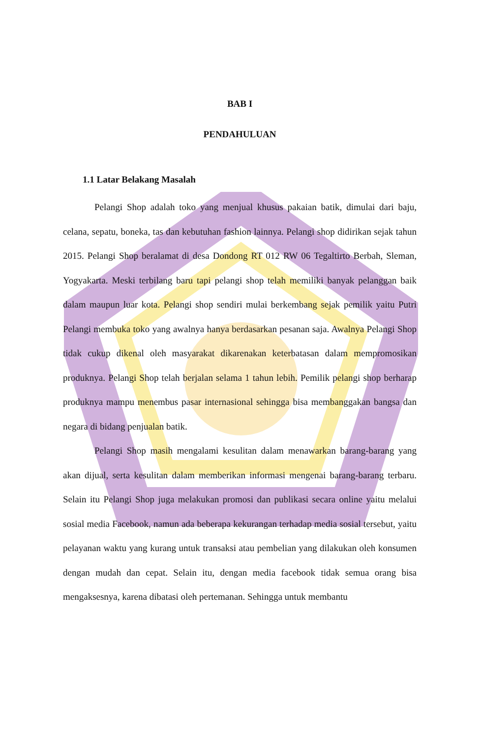BAB I
PENDAHULUAN
1.1 Latar Belakang Masalah
Pelangi Shop adalah toko yang menjual khusus pakaian batik, dimulai dari baju, celana, sepatu, boneka, tas dan kebutuhan fashion lainnya. Pelangi shop didirikan sejak tahun 2015. Pelangi Shop beralamat di desa Dondong RT 012 RW 06 Tegaltirto Berbah, Sleman, Yogyakarta. Meski terbilang baru tapi pelangi shop telah memiliki banyak pelanggan baik dalam maupun luar kota. Pelangi shop sendiri mulai berkembang sejak pemilik yaitu Putri Pelangi membuka toko yang awalnya hanya berdasarkan pesanan saja. Awalnya Pelangi Shop tidak cukup dikenal oleh masyarakat dikarenakan keterbatasan dalam mempromosikan produknya. Pelangi Shop telah berjalan selama 1 tahun lebih. Pemilik pelangi shop berharap produknya mampu menembus pasar internasional sehingga bisa membanggakan bangsa dan negara di bidang penjualan batik.
Pelangi Shop masih mengalami kesulitan dalam menawarkan barang-barang yang akan dijual, serta kesulitan dalam memberikan informasi mengenai barang-barang terbaru. Selain itu Pelangi Shop juga melakukan promosi dan publikasi secara online yaitu melalui sosial media Facebook, namun ada beberapa kekurangan terhadap media sosial tersebut, yaitu pelayanan waktu yang kurang untuk transaksi atau pembelian yang dilakukan oleh konsumen dengan mudah dan cepat. Selain itu, dengan media facebook tidak semua orang bisa mengaksesnya, karena dibatasi oleh pertemanan. Sehingga untuk membantu